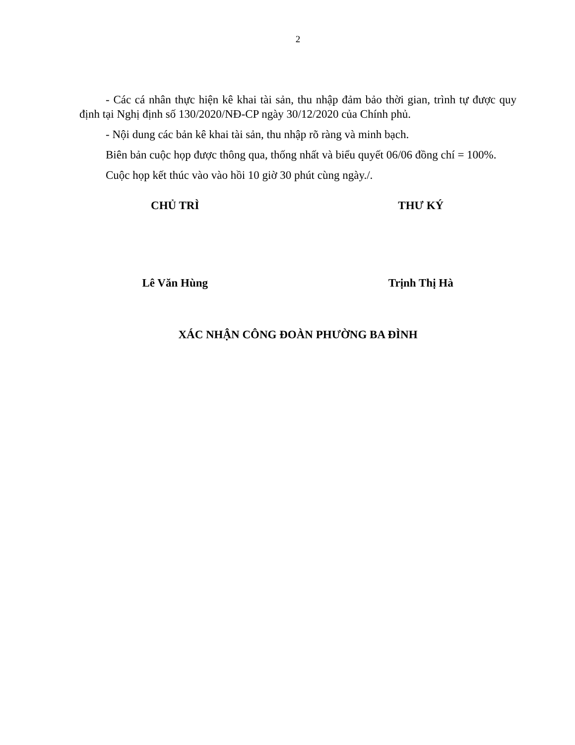2
- Các cá nhân thực hiện kê khai tài sản, thu nhập đảm bảo thời gian, trình tự được quy định tại Nghị định số 130/2020/NĐ-CP ngày 30/12/2020 của Chính phủ.
- Nội dung các bản kê khai tài sản, thu nhập rõ ràng và minh bạch.
Biên bản cuộc họp được thông qua, thống nhất và biểu quyết 06/06 đồng chí = 100%.
Cuộc họp kết thúc vào vào hồi 10 giờ 30 phút cùng ngày./.
CHỦ TRÌ THƯ KÝ
Lê Văn Hùng Trịnh Thị Hà
XÁC NHẬN CÔNG ĐOÀN PHƯỜNG BA ĐÌNH